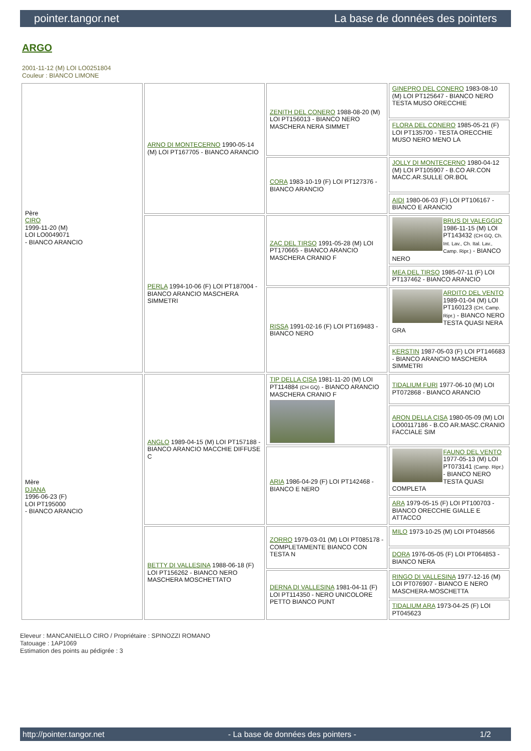pointer.tangor.net La base de données des pointers
ARGO
2001-11-12 (M) LOI LO0251804
Couleur : BIANCO LIMONE
| Père CIRO 1999-11-20 (M) LOI LO0049071 - BIANCO ARANCIO | ARNO DI MONTECERNO 1990-05-14 (M) LOI PT167705 - BIANCO ARANCIO | ZENITH DEL CONERO 1988-08-20 (M) LOI PT156013 - BIANCO NERO MASCHERA NERA SIMMET | GINEPRO DEL CONERO 1983-08-10 (M) LOI PT125647 - BIANCO NERO TESTA MUSO ORECCHIE |
| | | | FLORA DEL CONERO 1985-05-21 (F) LOI PT135700 - TESTA ORECCHIE MUSO NERO MENO LA |
| | | CORA 1983-10-19 (F) LOI PT127376 - BIANCO ARANCIO | JOLLY DI MONTECERNO 1980-04-12 (M) LOI PT105907 - B.CO AR.CON MACC.AR.SULLE OR.BOL |
| | | | AIDI 1980-06-03 (F) LOI PT106167 - BIANCO E ARANCIO |
| | PERLA 1994-10-06 (F) LOI PT187004 - BIANCO ARANCIO MASCHERA SIMMETRI | ZAC DEL TIRSO 1991-05-28 (M) LOI PT170665 - BIANCO ARANCIO MASCHERA CRANIO F | BRUS DI VALEGGIO 1986-11-15 (M) LOI PT143432 (CH GQ, Ch. Int. Lav., Ch. Ital. Lav., Camp. Ripr.) - BIANCO NERO |
| | | | MEA DEL TIRSO 1985-07-11 (F) LOI PT137462 - BIANCO ARANCIO |
| | | RISSA 1991-02-16 (F) LOI PT169483 - BIANCO NERO | ARDITO DEL VENTO 1989-01-04 (M) LOI PT160123 (CH, Camp. Ripr.) - BIANCO NERO TESTA QUASI NERA GRA |
| | | | KERSTIN 1987-05-03 (F) LOI PT146683 - BIANCO ARANCIO MASCHERA SIMMETRI |
| Mère DJANA 1996-06-23 (F) LOI PT195000 - BIANCO ARANCIO | ANGLO 1989-04-15 (M) LOI PT157188 - BIANCO ARANCIO MACCHIE DIFFUSE C | TIP DELLA CISA 1981-11-20 (M) LOI PT114884 (CH GQ) - BIANCO ARANCIO MASCHERA CRANIO F | TIDALIUM FURI 1977-06-10 (M) LOI PT072868 - BIANCO ARANCIO |
| | | | ARON DELLA CISA 1980-05-09 (M) LOI LO00117186 - B.CO AR.MASC.CRANIO FACCIALE SIM |
| | | ARIA 1986-04-29 (F) LOI PT142468 - BIANCO E NERO | FAUNO DEL VENTO 1977-05-13 (M) LOI PT073141 (Camp. Ripr.) - BIANCO NERO TESTA QUASI COMPLETA |
| | | | ARA 1979-05-15 (F) LOI PT100703 - BIANCO ORECCHIE GIALLE E ATTACCO |
| | BETTY DI VALLESINA 1988-06-18 (F) LOI PT156262 - BIANCO NERO MASCHERA MOSCHETTATO | ZORRO 1979-03-01 (M) LOI PT085178 - COMPLETAMENTE BIANCO CON TESTA N | MILO 1973-10-25 (M) LOI PT048566 |
| | | | DORA 1976-05-05 (F) LOI PT064853 - BIANCO NERA |
| | | DERNA DI VALLESINA 1981-04-11 (F) LOI PT114350 - NERO UNICOLORE PETTO BIANCO PUNT | RINGO DI VALLESINA 1977-12-16 (M) LOI PT076907 - BIANCO E NERO MASCHERA-MOSCHETTA |
| | | | TIDALIUM ARA 1973-04-25 (F) LOI PT045623 |
Eleveur : MANCANIELLO CIRO / Propriétaire : SPINOZZI ROMANO
Tatouage : 1AP1069
Estimation des points au pédigrée : 3
http://pointer.tangor.net - La base de données des pointers - 1/2